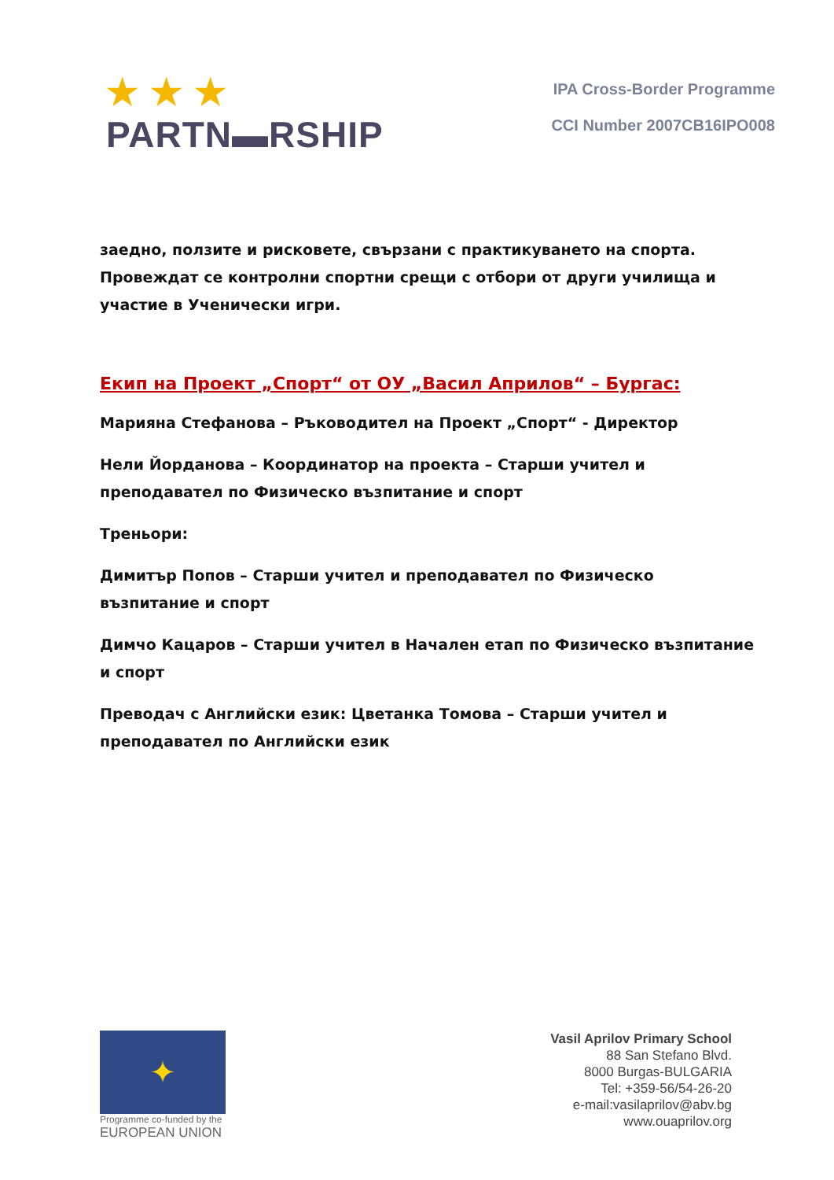★ ★ ★
PARTN▬RSHIP
IPA Cross-Border Programme
CCI Number 2007CB16IPO008
заедно, ползите и рисковете, свързани с практикуването на спорта. Провеждат се контролни спортни срещи с отбори от други училища и участие в Ученически игри.
Екип на Проект „Спорт“ от ОУ „Васил Априлов“ – Бургас:
Марияна Стефанова – Ръководител на Проект „Спорт“ - Директор
Нели Йорданова – Координатор на проекта – Старши учител и преподавател по Физическо възпитание и спорт
Треньори:
Димитър Попов – Старши учител и преподавател по Физическо възпитание и спорт
Димчо Кацаров – Старши учител в Начален етап по Физическо възпитание и спорт
Преводач с Английски език: Цветанка Томова – Старши учител и преподавател по Английски език
✦
Programme co-funded by the
EUROPEAN UNION
Vasil Aprilov Primary School
88 San Stefano Blvd.
8000 Burgas-BULGARIA
Tel: +359-56/54-26-20
e-mail:vasilaprilov@abv.bg
www.ouaprilov.org